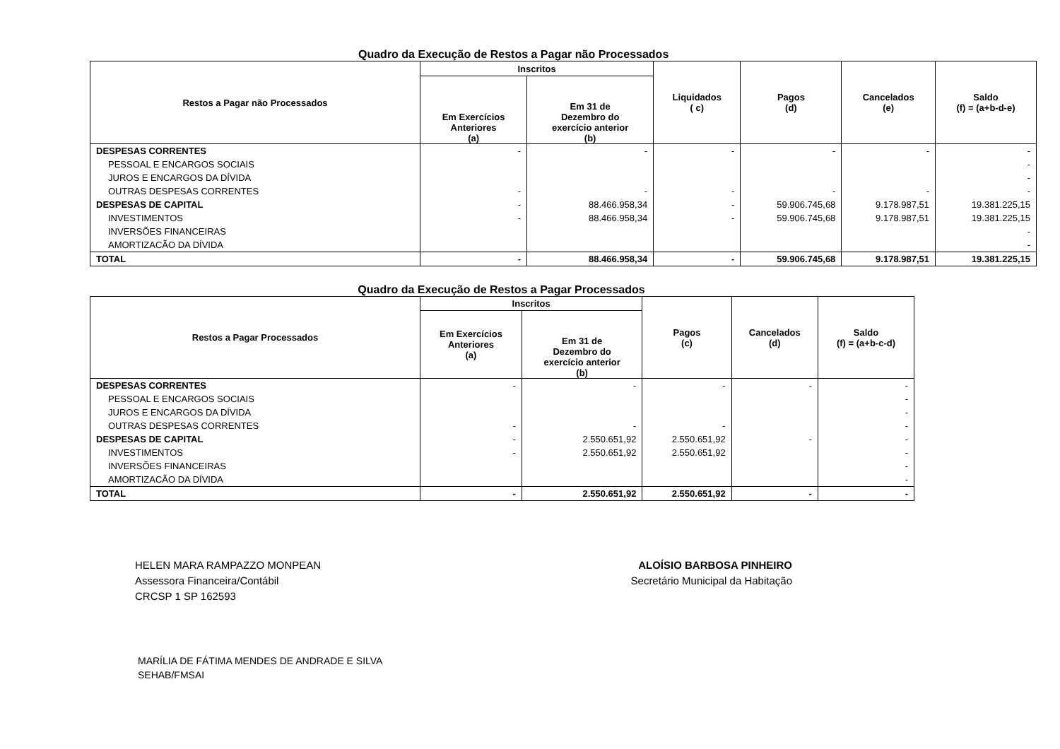Quadro da Execução de Restos a Pagar não Processados
| Restos a Pagar não Processados | Inscritos | | Liquidados ( c) | Pagos (d) | Cancelados (e) | Saldo (f) = (a+b-d-e) |
| --- | --- | --- | --- | --- | --- | --- |
| | Em Exercícios Anteriores (a) | Em 31 de Dezembro do exercício anterior (b) | | | | |
| DESPESAS CORRENTES | - | - | - | - | - | - |
| PESSOAL E ENCARGOS SOCIAIS | | | | | | - |
| JUROS E ENCARGOS DA DÍVIDA | | | | | | - |
| OUTRAS DESPESAS CORRENTES | - | - | - | - | - | - |
| DESPESAS DE CAPITAL | - | 88.466.958,34 | - | 59.906.745,68 | 9.178.987,51 | 19.381.225,15 |
| INVESTIMENTOS | - | 88.466.958,34 | - | 59.906.745,68 | 9.178.987,51 | 19.381.225,15 |
| INVERSÕES FINANCEIRAS | | | | | | - |
| AMORTIZACÃO DA DÍVIDA | | | | | | - |
| TOTAL | - | 88.466.958,34 | - | 59.906.745,68 | 9.178.987,51 | 19.381.225,15 |
Quadro da Execução de Restos a Pagar Processados
| Restos a Pagar Processados | Inscritos | | Pagos (c) | Cancelados (d) | Saldo (f) = (a+b-c-d) |
| --- | --- | --- | --- | --- | --- |
| | Em Exercícios Anteriores (a) | Em 31 de Dezembro do exercício anterior (b) | | | |
| DESPESAS CORRENTES | - | - | - | - | - |
| PESSOAL E ENCARGOS SOCIAIS | | | | | - |
| JUROS E ENCARGOS DA DÍVIDA | | | | | - |
| OUTRAS DESPESAS CORRENTES | - | - | - | | - |
| DESPESAS DE CAPITAL | - | 2.550.651,92 | 2.550.651,92 | - | - |
| INVESTIMENTOS | - | 2.550.651,92 | 2.550.651,92 | | - |
| INVERSÕES FINANCEIRAS | | | | | - |
| AMORTIZACÃO DA DÍVIDA | | | | | - |
| TOTAL | - | 2.550.651,92 | 2.550.651,92 | - | - |
HELEN MARA RAMPAZZO MONPEAN
Assessora Financeira/Contábil
CRCSP 1 SP 162593
ALOÍSIO BARBOSA PINHEIRO
Secretário Municipal da Habitação
MARÍLIA DE FÁTIMA MENDES DE ANDRADE E SILVA
SEHAB/FMSAI